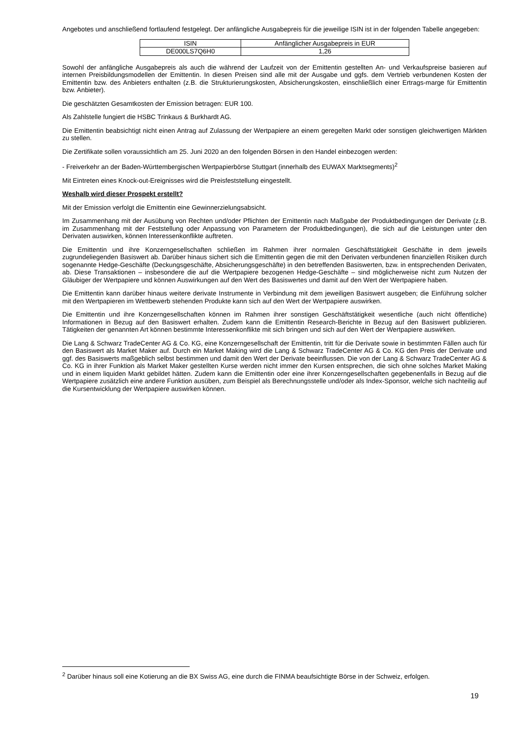Angebotes und anschließend fortlaufend festgelegt. Der anfängliche Ausgabepreis für die jeweilige ISIN ist in der folgenden Tabelle angegeben:
| ISIN | Anfänglicher Ausgabepreis in EUR |
| DE000LS7Q6H0 | 1,26 |
Sowohl der anfängliche Ausgabepreis als auch die während der Laufzeit von der Emittentin gestellten An- und Verkaufspreise basieren auf internen Preisbildungsmodellen der Emittentin. In diesen Preisen sind alle mit der Ausgabe und ggfs. dem Vertrieb verbundenen Kosten der Emittentin bzw. des Anbieters enthalten (z.B. die Strukturierungskosten, Absicherungskosten, einschließlich einer Ertrags-marge für Emittentin bzw. Anbieter).
Die geschätzten Gesamtkosten der Emission betragen: EUR 100.
Als Zahlstelle fungiert die HSBC Trinkaus & Burkhardt AG.
Die Emittentin beabsichtigt nicht einen Antrag auf Zulassung der Wertpapiere an einem geregelten Markt oder sonstigen gleichwertigen Märkten zu stellen.
Die Zertifikate sollen voraussichtlich am 25. Juni 2020 an den folgenden Börsen in den Handel einbezogen werden:
- Freiverkehr an der Baden-Württembergischen Wertpapierbörse Stuttgart (innerhalb des EUWAX Marktsegments)<sup>2</sup>
Mit Eintreten eines Knock-out-Ereignisses wird die Preisfeststellung eingestellt.
Weshalb wird dieser Prospekt erstellt?
Mit der Emission verfolgt die Emittentin eine Gewinnerzielungsabsicht.
Im Zusammenhang mit der Ausübung von Rechten und/oder Pflichten der Emittentin nach Maßgabe der Produktbedingungen der Derivate (z.B. im Zusammenhang mit der Feststellung oder Anpassung von Parametern der Produktbedingungen), die sich auf die Leistungen unter den Derivaten auswirken, können Interessenkonflikte auftreten.
Die Emittentin und ihre Konzerngesellschaften schließen im Rahmen ihrer normalen Geschäftstätigkeit Geschäfte in dem jeweils zugrundeliegenden Basiswert ab. Darüber hinaus sichert sich die Emittentin gegen die mit den Derivaten verbundenen finanziellen Risiken durch sogenannte Hedge-Geschäfte (Deckungsgeschäfte, Absicherungsgeschäfte) in den betreffenden Basiswerten, bzw. in entsprechenden Derivaten, ab. Diese Transaktionen – insbesondere die auf die Wertpapiere bezogenen Hedge-Geschäfte – sind möglicherweise nicht zum Nutzen der Gläubiger der Wertpapiere und können Auswirkungen auf den Wert des Basiswertes und damit auf den Wert der Wertpapiere haben.
Die Emittentin kann darüber hinaus weitere derivate Instrumente in Verbindung mit dem jeweiligen Basiswert ausgeben; die Einführung solcher mit den Wertpapieren im Wettbewerb stehenden Produkte kann sich auf den Wert der Wertpapiere auswirken.
Die Emittentin und ihre Konzerngesellschaften können im Rahmen ihrer sonstigen Geschäftstätigkeit wesentliche (auch nicht öffentliche) Informationen in Bezug auf den Basiswert erhalten. Zudem kann die Emittentin Research-Berichte in Bezug auf den Basiswert publizieren. Tätigkeiten der genannten Art können bestimmte Interessenkonflikte mit sich bringen und sich auf den Wert der Wertpapiere auswirken.
Die Lang & Schwarz TradeCenter AG & Co. KG, eine Konzerngesellschaft der Emittentin, tritt für die Derivate sowie in bestimmten Fällen auch für den Basiswert als Market Maker auf. Durch ein Market Making wird die Lang & Schwarz TradeCenter AG & Co. KG den Preis der Derivate und ggf. des Basiswerts maßgeblich selbst bestimmen und damit den Wert der Derivate beeinflussen. Die von der Lang & Schwarz TradeCenter AG & Co. KG in ihrer Funktion als Market Maker gestellten Kurse werden nicht immer den Kursen entsprechen, die sich ohne solches Market Making und in einem liquiden Markt gebildet hätten. Zudem kann die Emittentin oder eine ihrer Konzerngesellschaften gegebenenfalls in Bezug auf die Wertpapiere zusätzlich eine andere Funktion ausüben, zum Beispiel als Berechnungsstelle und/oder als Index-Sponsor, welche sich nachteilig auf die Kursentwicklung der Wertpapiere auswirken können.
<sup>2</sup> Darüber hinaus soll eine Kotierung an die BX Swiss AG, eine durch die FINMA beaufsichtigte Börse in der Schweiz, erfolgen.
19